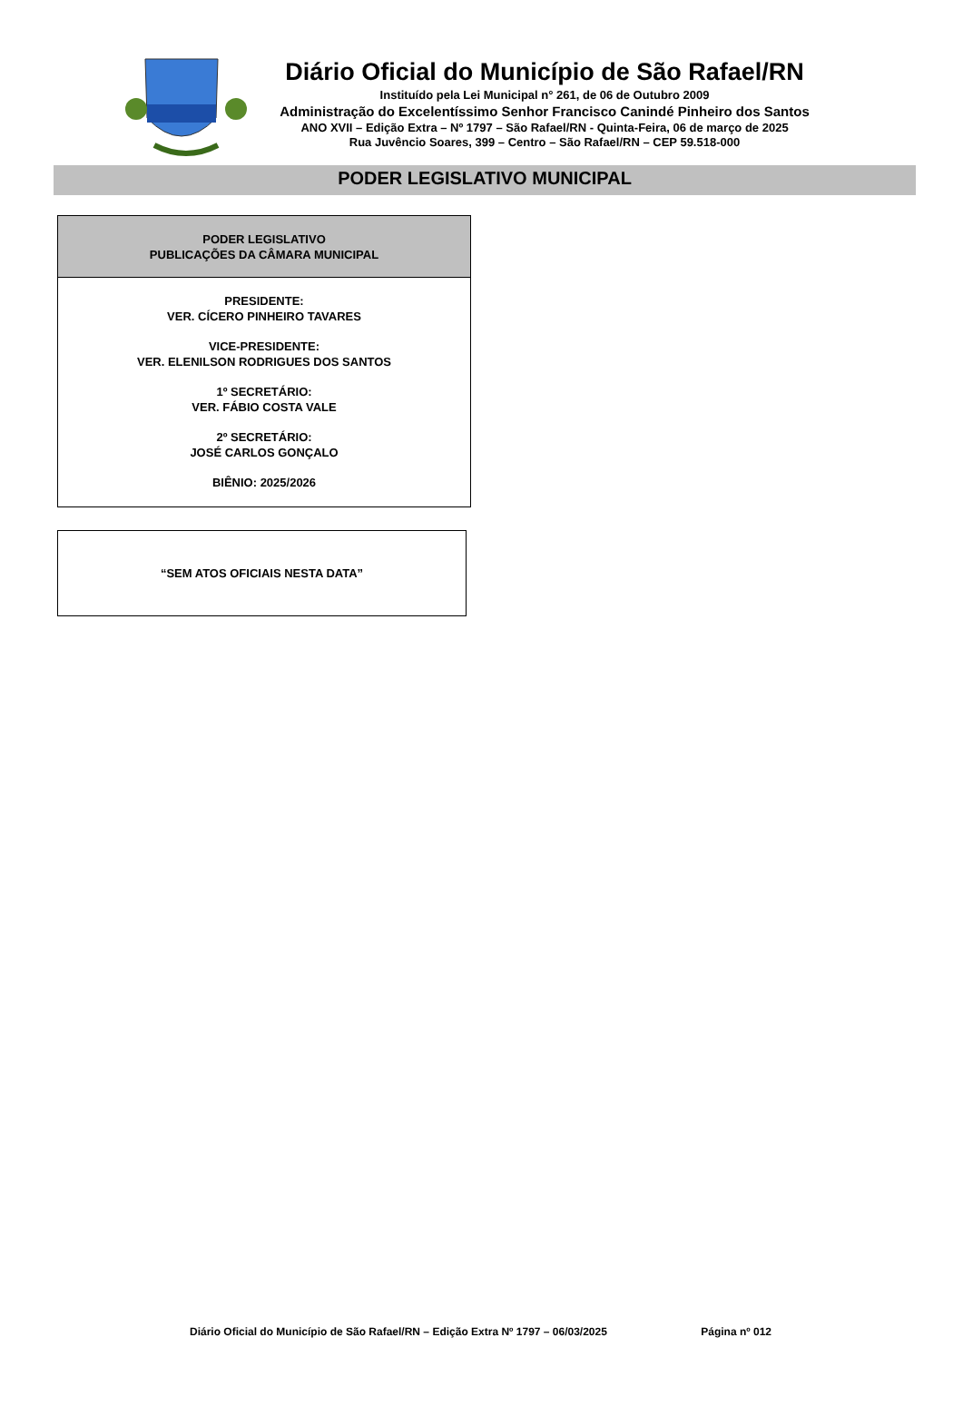Diário Oficial do Município de São Rafael/RN
Instituído pela Lei Municipal n° 261, de 06 de Outubro 2009
Administração do Excelentíssimo Senhor Francisco Canindé Pinheiro dos Santos
ANO XVII – Edição Extra – Nº 1797 – São Rafael/RN - Quinta-Feira, 06 de março de 2025
Rua Juvêncio Soares, 399 – Centro – São Rafael/RN – CEP 59.518-000
PODER LEGISLATIVO MUNICIPAL
PODER LEGISLATIVO
PUBLICAÇÕES DA CÂMARA MUNICIPAL
PRESIDENTE:
VER. CÍCERO PINHEIRO TAVARES
VICE-PRESIDENTE:
VER. ELENILSON RODRIGUES DOS SANTOS
1º SECRETÁRIO:
VER. FÁBIO COSTA VALE
2º SECRETÁRIO:
JOSÉ CARLOS GONÇALO
BIÊNIO: 2025/2026
“SEM ATOS OFICIAIS NESTA DATA”
Diário Oficial do Município de São Rafael/RN – Edição Extra Nº 1797 – 06/03/2025 Página nº 012